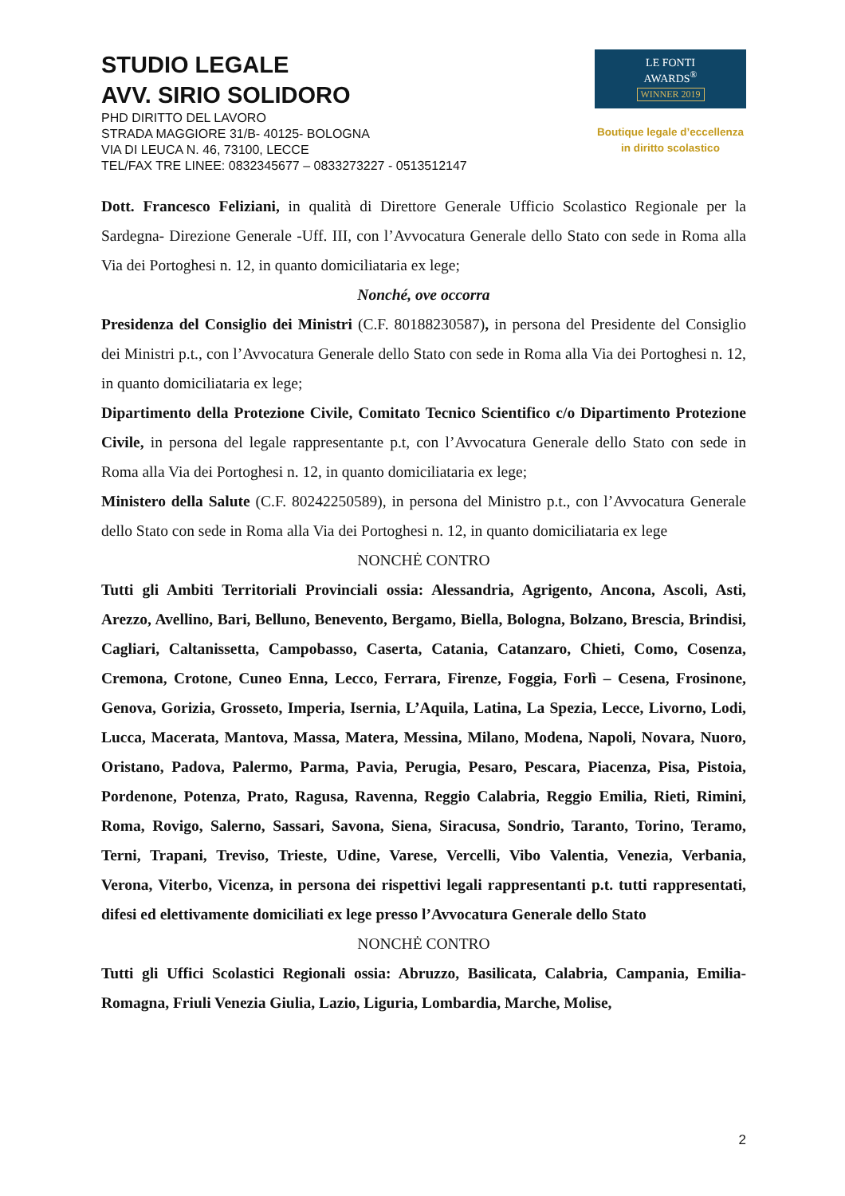STUDIO LEGALE
AVV. SIRIO SOLIDORO
PHD DIRITTO DEL LAVORO
STRADA MAGGIORE 31/B- 40125- BOLOGNA
VIA DI LEUCA N. 46, 73100, LECCE
TEL/FAX TRE LINEE: 0832345677 – 0833273227 - 0513512147
LE FONTI
AWARDS<sup>®</sup>
WINNER 2019
Boutique legale d’eccellenza
in diritto scolastico
Dott. Francesco Feliziani, in qualità di Direttore Generale Ufficio Scolastico Regionale per la Sardegna- Direzione Generale -Uff. III, con l’Avvocatura Generale dello Stato con sede in Roma alla Via dei Portoghesi n. 12, in quanto domiciliataria ex lege;
Nonché, ove occorra
Presidenza del Consiglio dei Ministri (C.F. 80188230587), in persona del Presidente del Consiglio dei Ministri p.t., con l’Avvocatura Generale dello Stato con sede in Roma alla Via dei Portoghesi n. 12, in quanto domiciliataria ex lege;
Dipartimento della Protezione Civile, Comitato Tecnico Scientifico c/o Dipartimento Protezione Civile, in persona del legale rappresentante p.t, con l’Avvocatura Generale dello Stato con sede in Roma alla Via dei Portoghesi n. 12, in quanto domiciliataria ex lege;
Ministero della Salute (C.F. 80242250589), in persona del Ministro p.t., con l’Avvocatura Generale dello Stato con sede in Roma alla Via dei Portoghesi n. 12, in quanto domiciliataria ex lege
NONCHĖ CONTRO
Tutti gli Ambiti Territoriali Provinciali ossia: Alessandria, Agrigento, Ancona, Ascoli, Asti, Arezzo, Avellino, Bari, Belluno, Benevento, Bergamo, Biella, Bologna, Bolzano, Brescia, Brindisi, Cagliari, Caltanissetta, Campobasso, Caserta, Catania, Catanzaro, Chieti, Como, Cosenza, Cremona, Crotone, Cuneo Enna, Lecco, Ferrara, Firenze, Foggia, Forlì – Cesena, Frosinone, Genova, Gorizia, Grosseto, Imperia, Isernia, L’Aquila, Latina, La Spezia, Lecce, Livorno, Lodi, Lucca, Macerata, Mantova, Massa, Matera, Messina, Milano, Modena, Napoli, Novara, Nuoro, Oristano, Padova, Palermo, Parma, Pavia, Perugia, Pesaro, Pescara, Piacenza, Pisa, Pistoia, Pordenone, Potenza, Prato, Ragusa, Ravenna, Reggio Calabria, Reggio Emilia, Rieti, Rimini, Roma, Rovigo, Salerno, Sassari, Savona, Siena, Siracusa, Sondrio, Taranto, Torino, Teramo, Terni, Trapani, Treviso, Trieste, Udine, Varese, Vercelli, Vibo Valentia, Venezia, Verbania, Verona, Viterbo, Vicenza, in persona dei rispettivi legali rappresentanti p.t. tutti rappresentati, difesi ed elettivamente domiciliati ex lege presso l’Avvocatura Generale dello Stato
NONCHĖ CONTRO
Tutti gli Uffici Scolastici Regionali ossia: Abruzzo, Basilicata, Calabria, Campania, Emilia-Romagna, Friuli Venezia Giulia, Lazio, Liguria, Lombardia, Marche, Molise,
2